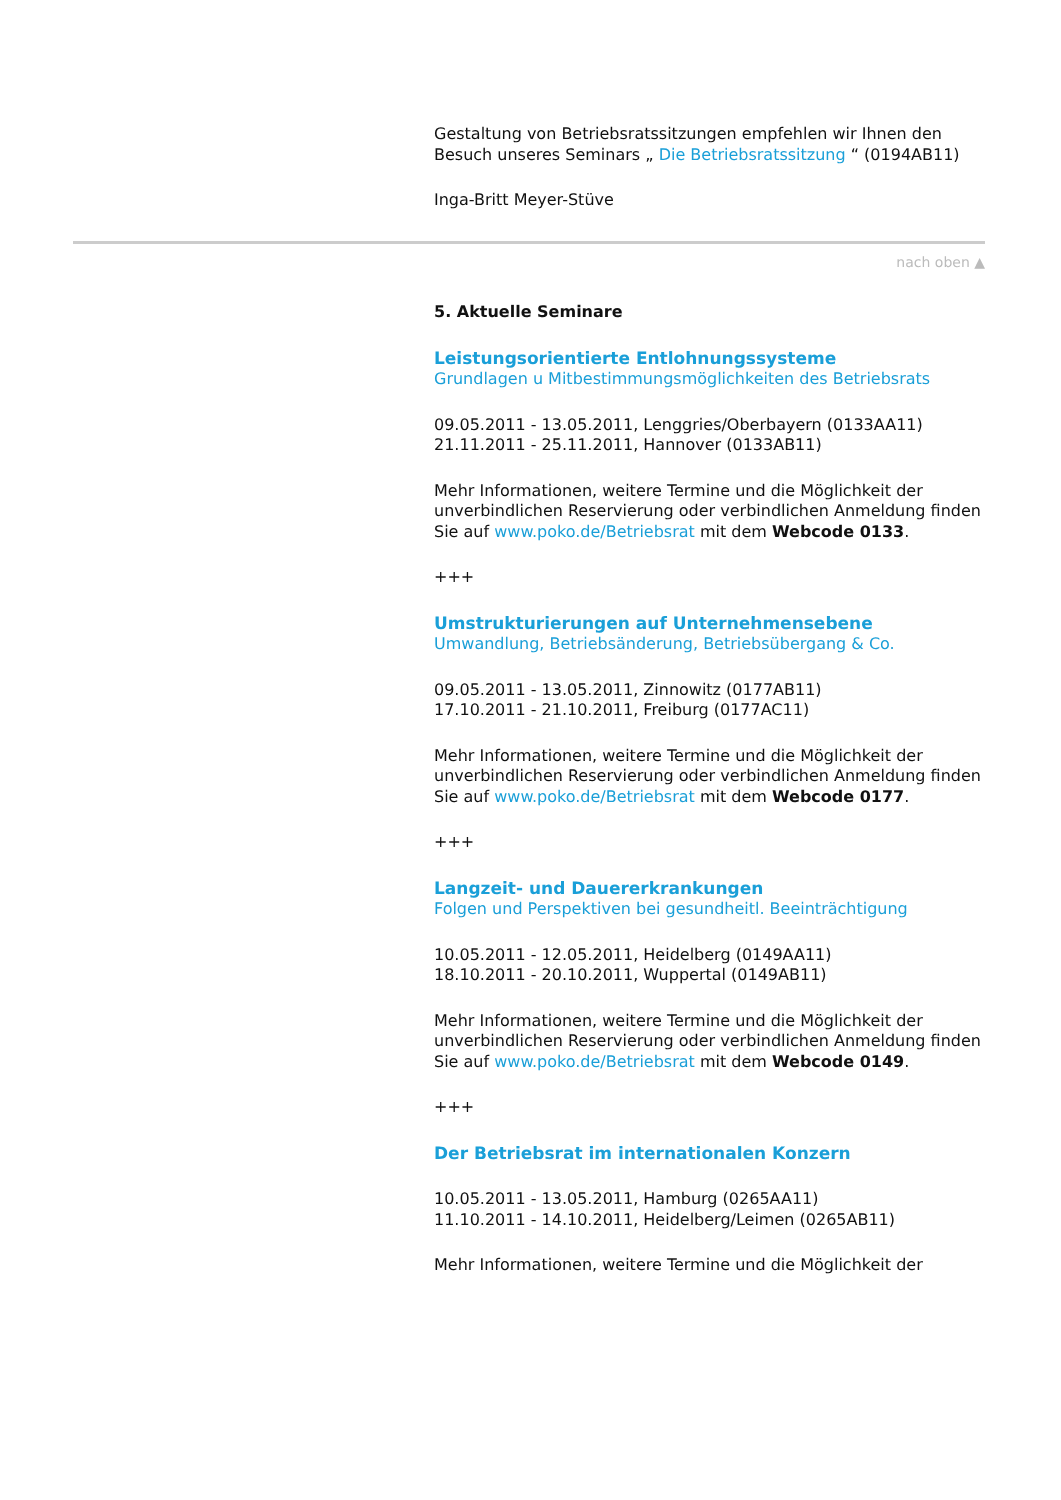Gestaltung von Betriebsratssitzungen empfehlen wir Ihnen den Besuch unseres Seminars „ Die Betriebsratssitzung “ (0194AB11)
Inga-Britt Meyer-Stüve
nach oben ▲
5. Aktuelle Seminare
Leistungsorientierte Entlohnungssysteme
Grundlagen u Mitbestimmungsmöglichkeiten des Betriebsrats
09.05.2011 - 13.05.2011, Lenggries/Oberbayern (0133AA11)
21.11.2011 - 25.11.2011, Hannover (0133AB11)
Mehr Informationen, weitere Termine und die Möglichkeit der unverbindlichen Reservierung oder verbindlichen Anmeldung finden Sie auf www.poko.de/Betriebsrat mit dem Webcode 0133.
+++
Umstrukturierungen auf Unternehmensebene
Umwandlung, Betriebsänderung, Betriebsübergang & Co.
09.05.2011 - 13.05.2011, Zinnowitz (0177AB11)
17.10.2011 - 21.10.2011, Freiburg (0177AC11)
Mehr Informationen, weitere Termine und die Möglichkeit der unverbindlichen Reservierung oder verbindlichen Anmeldung finden Sie auf www.poko.de/Betriebsrat mit dem Webcode 0177.
+++
Langzeit- und Dauererkrankungen
Folgen und Perspektiven bei gesundheitl. Beeinträchtigung
10.05.2011 - 12.05.2011, Heidelberg (0149AA11)
18.10.2011 - 20.10.2011, Wuppertal (0149AB11)
Mehr Informationen, weitere Termine und die Möglichkeit der unverbindlichen Reservierung oder verbindlichen Anmeldung finden Sie auf www.poko.de/Betriebsrat mit dem Webcode 0149.
+++
Der Betriebsrat im internationalen Konzern
10.05.2011 - 13.05.2011, Hamburg (0265AA11)
11.10.2011 - 14.10.2011, Heidelberg/Leimen (0265AB11)
Mehr Informationen, weitere Termine und die Möglichkeit der